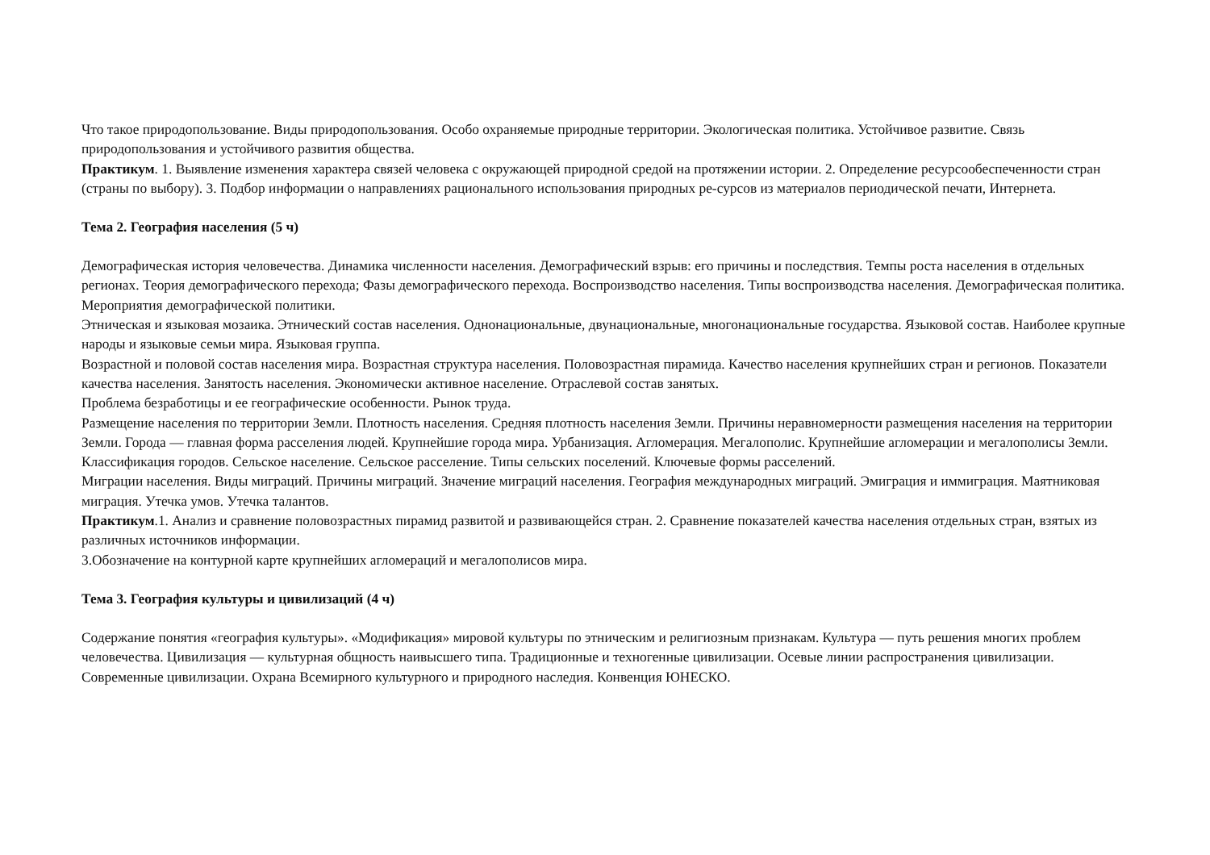Что такое природопользование. Виды природопользования. Особо охраняемые природные территории. Экологическая политика. Устойчивое развитие. Связь природопользования и устойчивого развития общества.
Практикум. 1. Выявление изменения характера связей человека с окружающей природной средой на протяжении истории. 2. Определение ресурсообеспеченности стран (страны по выбору). 3. Подбор информации о направлениях рационального использования природных ре-сурсов из материалов периодической печати, Интернета.
Тема 2. География населения (5 ч)
Демографическая история человечества. Динамика численности населения. Демографический взрыв: его причины и последствия. Темпы роста населения в отдельных регионах. Теория демографического перехода; Фазы демографического перехода. Воспроизводство населения. Типы воспроизводства населения. Демографическая политика. Мероприятия демографической политики.
Этническая и языковая мозаика. Этнический состав населения. Однонациональные, двунациональные, многонациональные государства. Языковой состав. Наиболее крупные народы и языковые семьи мира. Языковая группа.
Возрастной и половой состав населения мира. Возрастная структура населения. Половозрастная пирамида. Качество населения крупнейших стран и регионов. Показатели качества населения. Занятость населения. Экономически активное население. Отраслевой состав занятых.
Проблема безработицы и ее географические особенности. Рынок труда.
Размещение населения по территории Земли. Плотность населения. Средняя плотность населения Земли. Причины неравномерности размещения населения на территории Земли. Города — главная форма расселения людей. Крупнейшие города мира. Урбанизация. Агломерация. Мегалополис. Крупнейшие агломерации и мегалополисы Земли. Классификация городов. Сельское население. Сельское расселение. Типы сельских поселений. Ключевые формы расселений.
Миграции населения. Виды миграций. Причины миграций. Значение миграций населения. География международных миграций. Эмиграция и иммиграция. Маятниковая миграция. Утечка умов. Утечка талантов.
Практикум.1. Анализ и сравнение половозрастных пирамид развитой и развивающейся стран. 2. Сравнение показателей качества населения отдельных стран, взятых из различных источников информации.
3.Обозначение на контурной карте крупнейших агломераций и мегалополисов мира.
Тема 3. География культуры и цивилизаций (4 ч)
Содержание понятия «география культуры». «Модификация» мировой культуры по этническим и религиозным признакам. Культура — путь решения многих проблем человечества. Цивилизация — культурная общность наивысшего типа. Традиционные и техногенные цивилизации. Осевые линии распространения цивилизации. Современные цивилизации. Охрана Всемирного культурного и природного наследия. Конвенция ЮНЕСКО.